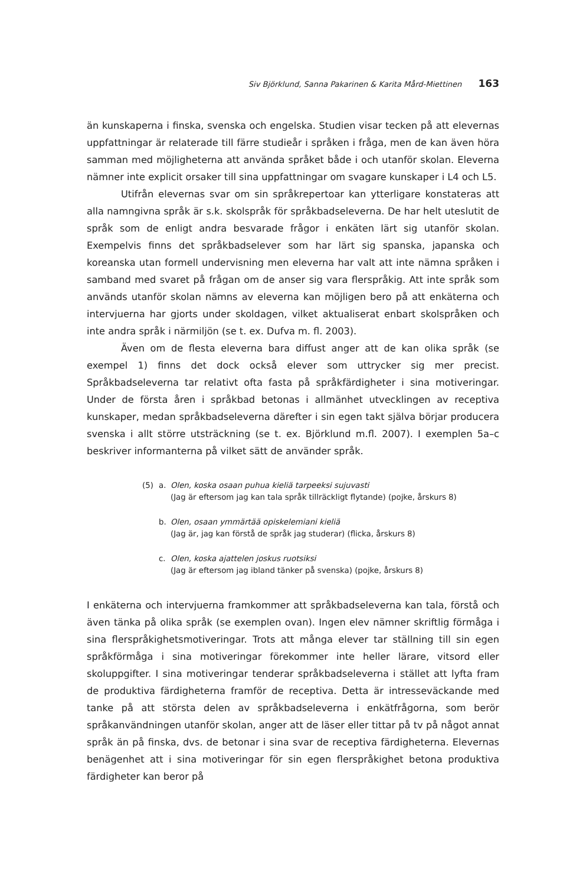Siv Björklund, Sanna Pakarinen & Karita Mård-Miettinen 163
än kunskaperna i finska, svenska och engelska. Studien visar tecken på att elevernas uppfattningar är relaterade till färre studieår i språken i fråga, men de kan även höra samman med möjligheterna att använda språket både i och utanför skolan. Eleverna nämner inte explicit orsaker till sina uppfattningar om svagare kunskaper i L4 och L5.
Utifrån elevernas svar om sin språkrepertoar kan ytterligare konstateras att alla namngivna språk är s.k. skolspråk för språkbadseleverna. De har helt uteslutit de språk som de enligt andra besvarade frågor i enkäten lärt sig utanför skolan. Exempelvis finns det språkbadselever som har lärt sig spanska, japanska och koreanska utan formell undervisning men eleverna har valt att inte nämna språken i samband med svaret på frågan om de anser sig vara flerspråkig. Att inte språk som används utanför skolan nämns av eleverna kan möjligen bero på att enkäterna och intervjuerna har gjorts under skoldagen, vilket aktualiserat enbart skolspråken och inte andra språk i närmiljön (se t. ex. Dufva m. fl. 2003).
Även om de flesta eleverna bara diffust anger att de kan olika språk (se exempel 1) finns det dock också elever som uttrycker sig mer precist. Språkbadseleverna tar relativt ofta fasta på språkfärdigheter i sina motiveringar. Under de första åren i språkbad betonas i allmänhet utvecklingen av receptiva kunskaper, medan språkbadseleverna därefter i sin egen takt själva börjar producera svenska i allt större utsträckning (se t. ex. Björklund m.fl. 2007). I exemplen 5a–c beskriver informanterna på vilket sätt de använder språk.
(5) a. Olen, koska osaan puhua kieliä tarpeeksi sujuvasti
(Jag är eftersom jag kan tala språk tillräckligt flytande) (pojke, årskurs 8)
b. Olen, osaan ymmärtää opiskelemiani kieliä
(Jag är, jag kan förstå de språk jag studerar) (flicka, årskurs 8)
c. Olen, koska ajattelen joskus ruotsiksi
(Jag är eftersom jag ibland tänker på svenska) (pojke, årskurs 8)
I enkäterna och intervjuerna framkommer att språkbadseleverna kan tala, förstå och även tänka på olika språk (se exemplen ovan). Ingen elev nämner skriftlig förmåga i sina flerspråkighetsmotiveringar. Trots att många elever tar ställning till sin egen språkförmåga i sina motiveringar förekommer inte heller lärare, vitsord eller skoluppgifter. I sina motiveringar tenderar språkbadseleverna i stället att lyfta fram de produktiva färdigheterna framför de receptiva. Detta är intresseväckande med tanke på att största delen av språkbadseleverna i enkätfrågorna, som berör språkanvändningen utanför skolan, anger att de läser eller tittar på tv på något annat språk än på finska, dvs. de betonar i sina svar de receptiva färdigheterna. Elevernas benägenhet att i sina motiveringar för sin egen flerspråkighet betona produktiva färdigheter kan beror på